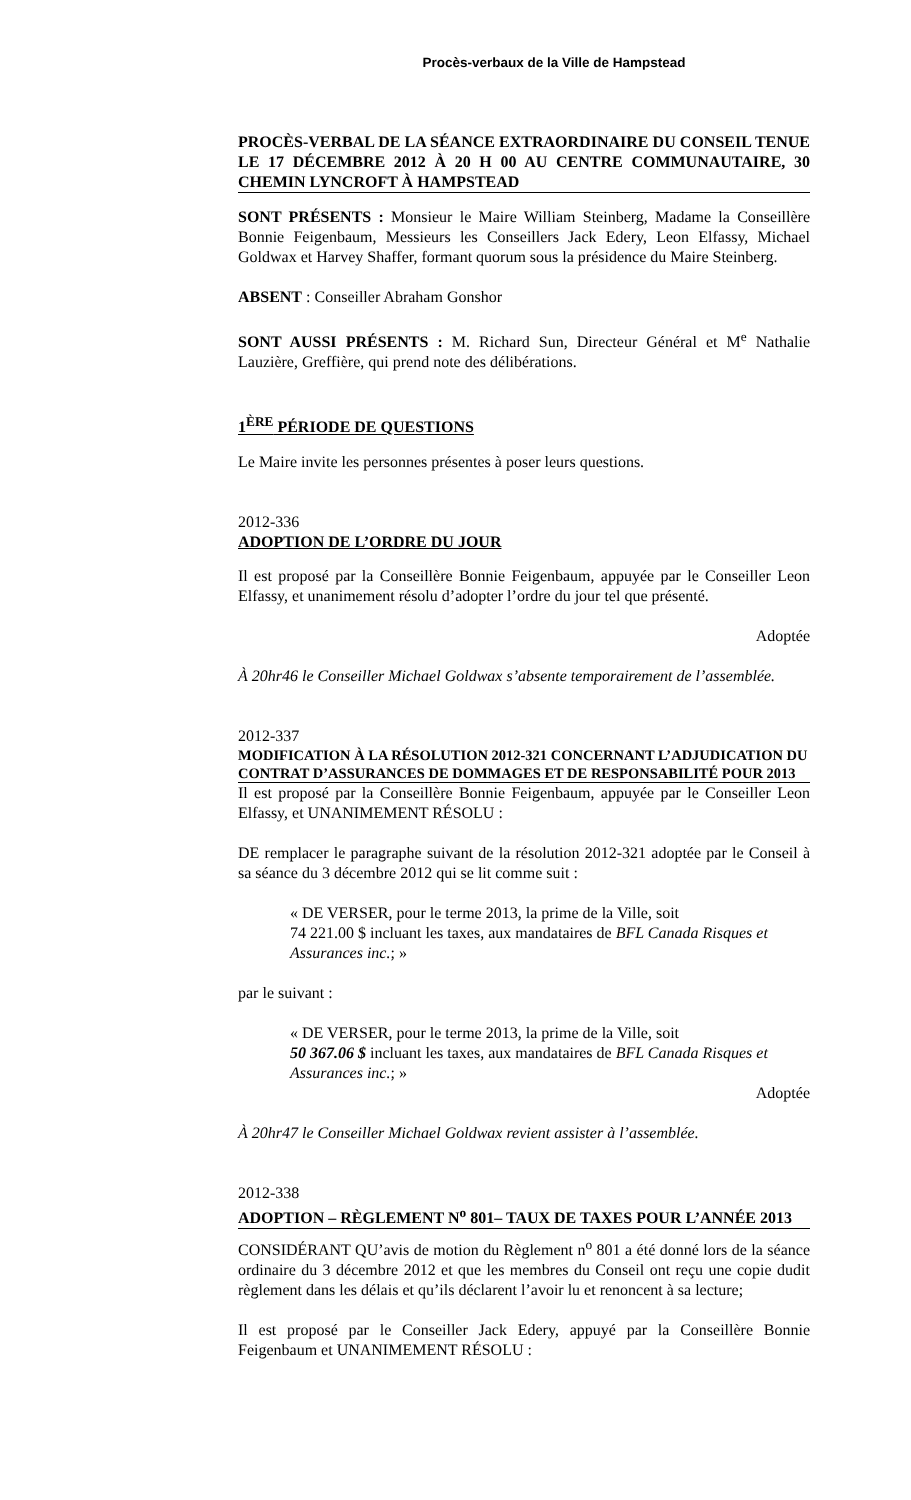Procès-verbaux de la Ville de Hampstead
PROCÈS-VERBAL DE LA SÉANCE EXTRAORDINAIRE DU CONSEIL TENUE LE 17 DÉCEMBRE 2012 À 20 H 00 AU CENTRE COMMUNAUTAIRE, 30 CHEMIN LYNCROFT À HAMPSTEAD
SONT PRÉSENTS : Monsieur le Maire William Steinberg, Madame la Conseillère Bonnie Feigenbaum, Messieurs les Conseillers Jack Edery, Leon Elfassy, Michael Goldwax et Harvey Shaffer, formant quorum sous la présidence du Maire Steinberg.
ABSENT : Conseiller Abraham Gonshor
SONT AUSSI PRÉSENTS : M. Richard Sun, Directeur Général et M<sup>e</sup> Nathalie Lauzière, Greffière, qui prend note des délibérations.
1<sup>ÈRE</sup> PÉRIODE DE QUESTIONS
Le Maire invite les personnes présentes à poser leurs questions.
2012-336
ADOPTION DE L’ORDRE DU JOUR
Il est proposé par la Conseillère Bonnie Feigenbaum, appuyée par le Conseiller Leon Elfassy, et unanimement résolu d’adopter l’ordre du jour tel que présenté.
Adoptée
À 20hr46 le Conseiller Michael Goldwax s’absente temporairement de l’assemblée.
2012-337
MODIFICATION À LA RÉSOLUTION 2012-321 CONCERNANT L’ADJUDICATION DU CONTRAT D’ASSURANCES DE DOMMAGES ET DE RESPONSABILITÉ POUR 2013
Il est proposé par la Conseillère Bonnie Feigenbaum, appuyée par le Conseiller Leon Elfassy, et UNANIMEMENT RÉSOLU :
DE remplacer le paragraphe suivant de la résolution 2012-321 adoptée par le Conseil à sa séance du 3 décembre 2012 qui se lit comme suit :
« DE VERSER, pour le terme 2013, la prime de la Ville, soit
74 221.00 $ incluant les taxes, aux mandataires de BFL Canada Risques et Assurances inc.; »
par le suivant :
« DE VERSER, pour le terme 2013, la prime de la Ville, soit
50 367.06 $ incluant les taxes, aux mandataires de BFL Canada Risques et Assurances inc.; »
Adoptée
À 20hr47 le Conseiller Michael Goldwax revient assister à l’assemblée.
2012-338
ADOPTION – RÈGLEMENT N<sup>o</sup> 801– TAUX DE TAXES POUR L’ANNÉE 2013
CONSIDÉRANT QU’avis de motion du Règlement n<sup>o</sup> 801 a été donné lors de la séance ordinaire du 3 décembre 2012 et que les membres du Conseil ont reçu une copie dudit règlement dans les délais et qu’ils déclarent l’avoir lu et renoncent à sa lecture;
Il est proposé par le Conseiller Jack Edery, appuyé par la Conseillère Bonnie Feigenbaum et UNANIMEMENT RÉSOLU :